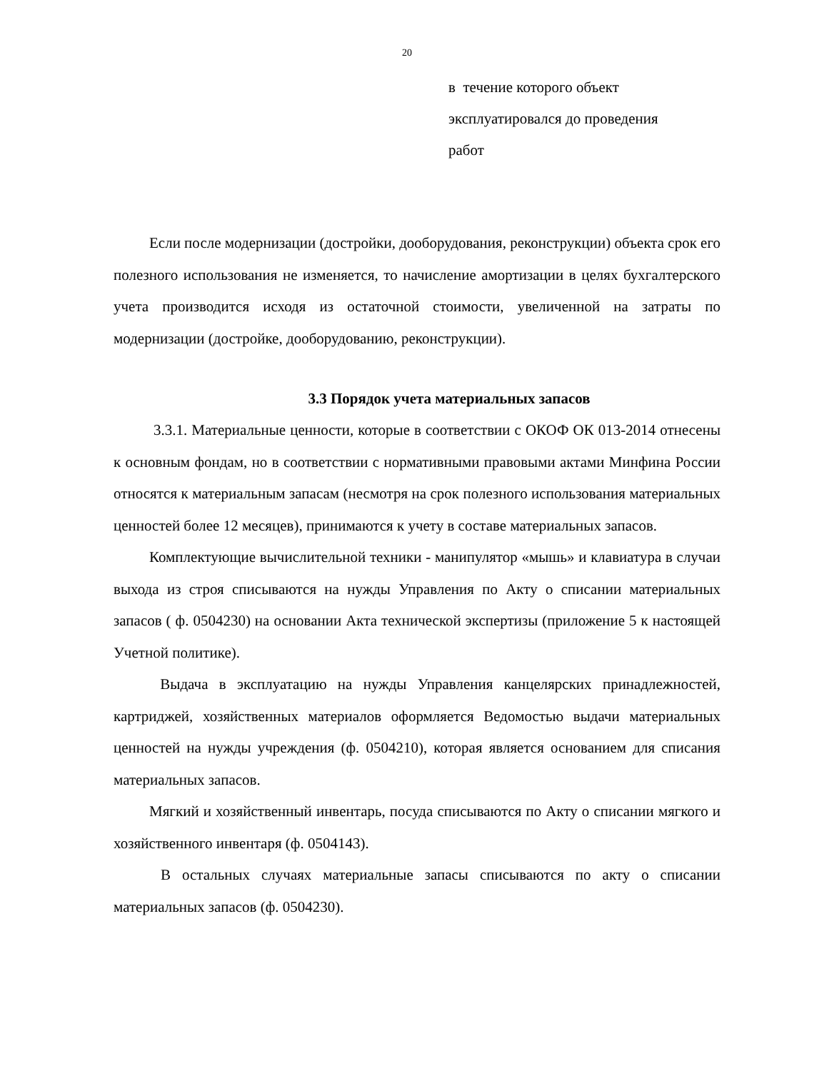20
в течение которого объект
эксплуатировался до проведения
работ
Если после модернизации (достройки, дооборудования, реконструкции) объекта срок его полезного использования не изменяется, то начисление амортизации в целях бухгалтерского учета производится исходя из остаточной стоимости, увеличенной на затраты по модернизации (достройке, дооборудованию, реконструкции).
3.3 Порядок учета материальных запасов
3.3.1. Материальные ценности, которые в соответствии с ОКОФ ОК 013-2014 отнесены к основным фондам, но в соответствии с нормативными правовыми актами Минфина России относятся к материальным запасам (несмотря на срок полезного использования материальных ценностей более 12 месяцев), принимаются к учету в составе материальных запасов.
Комплектующие вычислительной техники - манипулятор «мышь» и клавиатура в случаи выхода из строя списываются на нужды Управления по Акту о списании материальных запасов ( ф. 0504230) на основании Акта технической экспертизы (приложение 5 к настоящей Учетной политике).
Выдача в эксплуатацию на нужды Управления канцелярских принадлежностей, картриджей, хозяйственных материалов оформляется Ведомостью выдачи материальных ценностей на нужды учреждения (ф. 0504210), которая является основанием для списания материальных запасов.
Мягкий и хозяйственный инвентарь, посуда списываются по Акту о списании мягкого и хозяйственного инвентаря (ф. 0504143).
В остальных случаях материальные запасы списываются по акту о списании материальных запасов (ф. 0504230).